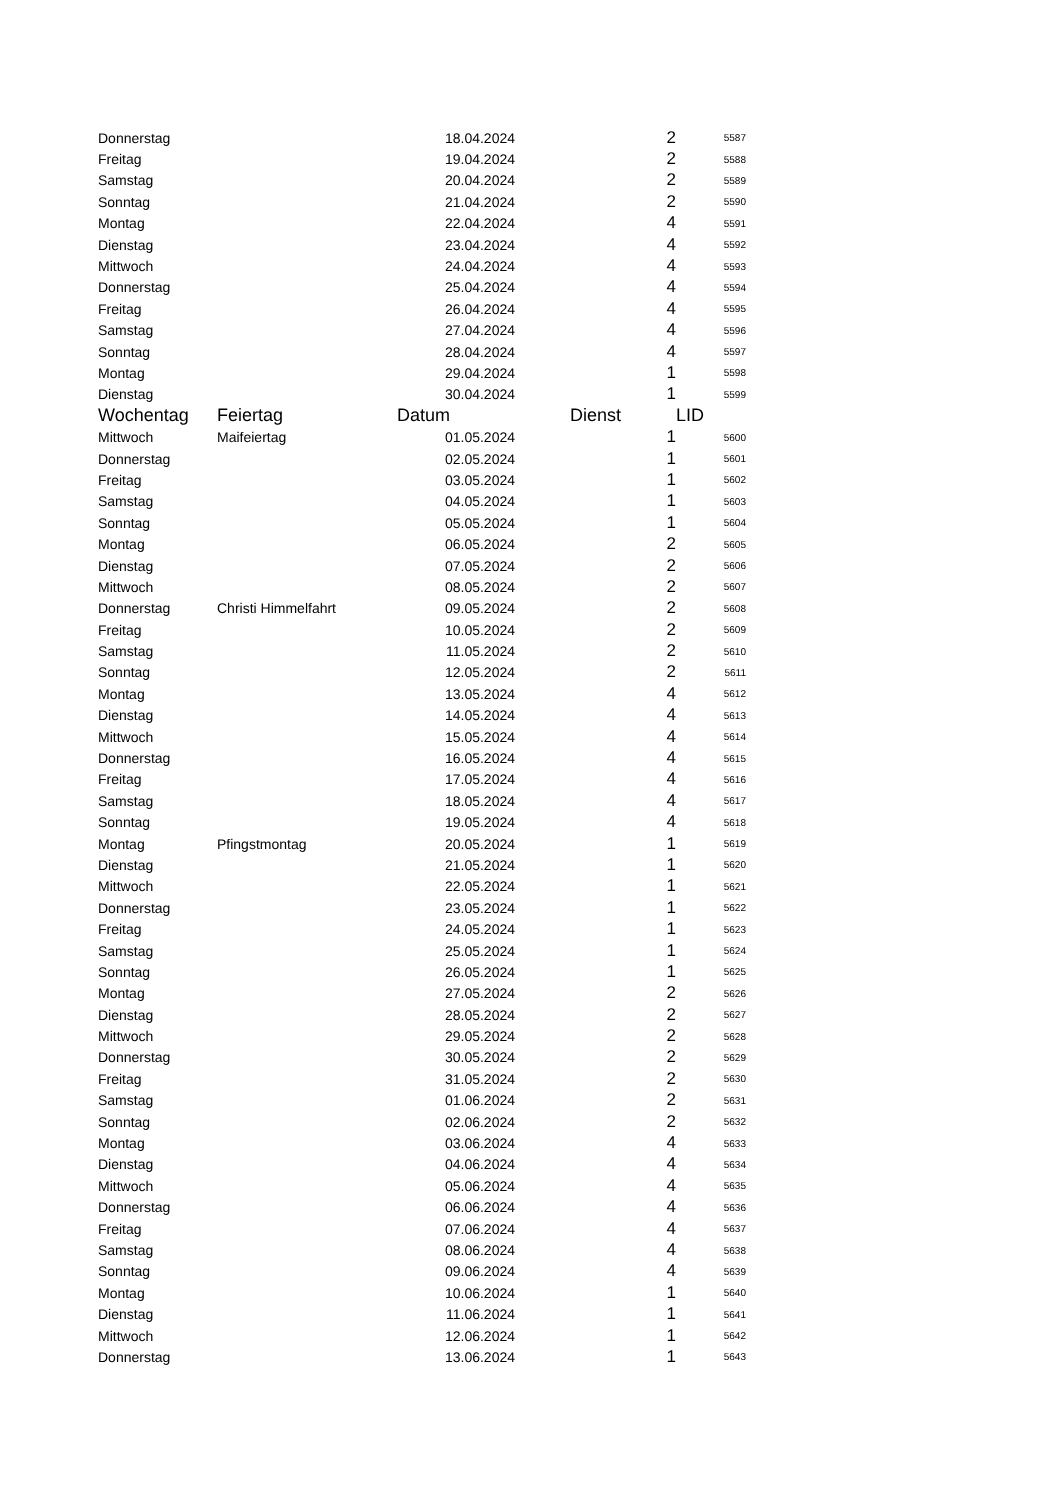| Donnerstag | | 18.04.2024 | 2 | 5587 |
| Freitag | | 19.04.2024 | 2 | 5588 |
| Samstag | | 20.04.2024 | 2 | 5589 |
| Sonntag | | 21.04.2024 | 2 | 5590 |
| Montag | | 22.04.2024 | 4 | 5591 |
| Dienstag | | 23.04.2024 | 4 | 5592 |
| Mittwoch | | 24.04.2024 | 4 | 5593 |
| Donnerstag | | 25.04.2024 | 4 | 5594 |
| Freitag | | 26.04.2024 | 4 | 5595 |
| Samstag | | 27.04.2024 | 4 | 5596 |
| Sonntag | | 28.04.2024 | 4 | 5597 |
| Montag | | 29.04.2024 | 1 | 5598 |
| Dienstag | | 30.04.2024 | 1 | 5599 |
| Wochentag | Feiertag | Datum | Dienst | LID |
| Mittwoch | Maifeiertag | 01.05.2024 | 1 | 5600 |
| Donnerstag | | 02.05.2024 | 1 | 5601 |
| Freitag | | 03.05.2024 | 1 | 5602 |
| Samstag | | 04.05.2024 | 1 | 5603 |
| Sonntag | | 05.05.2024 | 1 | 5604 |
| Montag | | 06.05.2024 | 2 | 5605 |
| Dienstag | | 07.05.2024 | 2 | 5606 |
| Mittwoch | | 08.05.2024 | 2 | 5607 |
| Donnerstag | Christi Himmelfahrt | 09.05.2024 | 2 | 5608 |
| Freitag | | 10.05.2024 | 2 | 5609 |
| Samstag | | 11.05.2024 | 2 | 5610 |
| Sonntag | | 12.05.2024 | 2 | 5611 |
| Montag | | 13.05.2024 | 4 | 5612 |
| Dienstag | | 14.05.2024 | 4 | 5613 |
| Mittwoch | | 15.05.2024 | 4 | 5614 |
| Donnerstag | | 16.05.2024 | 4 | 5615 |
| Freitag | | 17.05.2024 | 4 | 5616 |
| Samstag | | 18.05.2024 | 4 | 5617 |
| Sonntag | | 19.05.2024 | 4 | 5618 |
| Montag | Pfingstmontag | 20.05.2024 | 1 | 5619 |
| Dienstag | | 21.05.2024 | 1 | 5620 |
| Mittwoch | | 22.05.2024 | 1 | 5621 |
| Donnerstag | | 23.05.2024 | 1 | 5622 |
| Freitag | | 24.05.2024 | 1 | 5623 |
| Samstag | | 25.05.2024 | 1 | 5624 |
| Sonntag | | 26.05.2024 | 1 | 5625 |
| Montag | | 27.05.2024 | 2 | 5626 |
| Dienstag | | 28.05.2024 | 2 | 5627 |
| Mittwoch | | 29.05.2024 | 2 | 5628 |
| Donnerstag | | 30.05.2024 | 2 | 5629 |
| Freitag | | 31.05.2024 | 2 | 5630 |
| Samstag | | 01.06.2024 | 2 | 5631 |
| Sonntag | | 02.06.2024 | 2 | 5632 |
| Montag | | 03.06.2024 | 4 | 5633 |
| Dienstag | | 04.06.2024 | 4 | 5634 |
| Mittwoch | | 05.06.2024 | 4 | 5635 |
| Donnerstag | | 06.06.2024 | 4 | 5636 |
| Freitag | | 07.06.2024 | 4 | 5637 |
| Samstag | | 08.06.2024 | 4 | 5638 |
| Sonntag | | 09.06.2024 | 4 | 5639 |
| Montag | | 10.06.2024 | 1 | 5640 |
| Dienstag | | 11.06.2024 | 1 | 5641 |
| Mittwoch | | 12.06.2024 | 1 | 5642 |
| Donnerstag | | 13.06.2024 | 1 | 5643 |